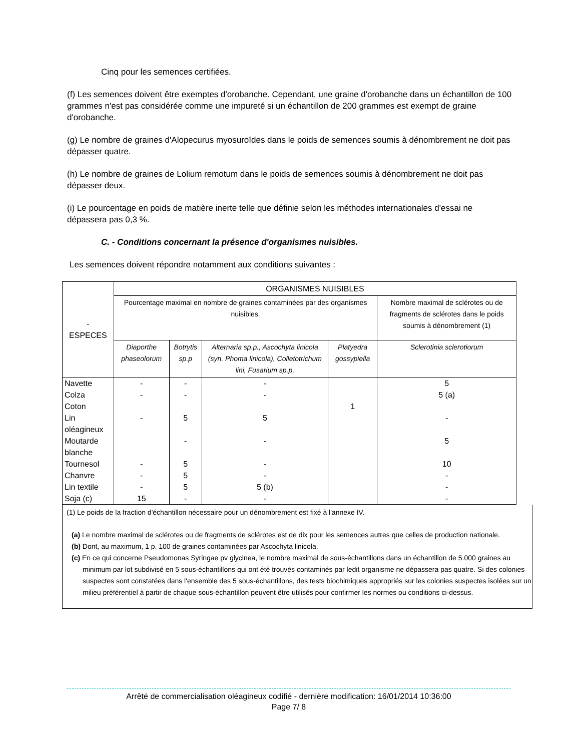Cinq pour les semences certifiées.
(f) Les semences doivent être exemptes d'orobanche. Cependant, une graine d'orobanche dans un échantillon de 100 grammes n'est pas considérée comme une impureté si un échantillon de 200 grammes est exempt de graine d'orobanche.
(g) Le nombre de graines d'Alopecurus myosuroïdes dans le poids de semences soumis à dénombrement ne doit pas dépasser quatre.
(h) Le nombre de graines de Lolium remotum dans le poids de semences soumis à dénombrement ne doit pas dépasser deux.
(i) Le pourcentage en poids de matière inerte telle que définie selon les méthodes internationales d'essai ne dépassera pas 0,3 %.
C. - Conditions concernant la présence d'organismes nuisibles.
Les semences doivent répondre notamment aux conditions suivantes :
| - ESPECES | ORGANISMES NUISIBLES | | | | |
| --- | --- | --- | --- | --- | --- |
| | Pourcentage maximal en nombre de graines contaminées par des organismes nuisibles. | | | | Nombre maximal de sclérotes ou de fragments de sclérotes dans le poids soumis à dénombrement (1) |
| | Diaporthe phaseolorum | Botrytis sp.p | Alternaria sp.p., Ascochyta linicola (syn. Phoma linicola), Colletotrichum lini, Fusarium sp.p. | Platyedra gossypiella | Sclerotinia sclerotiorum |
| Navette | - | - | - | | 5 |
| Colza | - | - | - | | 5 (a) |
| Coton | | | | 1 | |
| Lin oléagineux | - | 5 | 5 | | - |
| Moutarde blanche | | - | - | | 5 |
| Tournesol | - | 5 | - | | 10 |
| Chanvre | - | 5 | - | | - |
| Lin textile | - | 5 | 5 (b) | | - |
| Soja (c) | 15 | - | - | | - |
(1) Le poids de la fraction d'échantillon nécessaire pour un dénombrement est fixé à l'annexe IV.
(a) Le nombre maximal de sclérotes ou de fragments de sclérotes est de dix pour les semences autres que celles de production nationale.
(b) Dont, au maximum, 1 p. 100 de graines contaminées par Ascochyta linicola.
(c) En ce qui concerne Pseudomonas Syringae pv glycinea, le nombre maximal de sous-échantillons dans un échantillon de 5.000 graines au minimum par lot subdivisé en 5 sous-échantillons qui ont été trouvés contaminés par ledit organisme ne dépassera pas quatre. Si des colonies suspectes sont constatées dans l'ensemble des 5 sous-échantillons, des tests biochimiques appropriés sur les colonies suspectes isolées sur un milieu préférentiel à partir de chaque sous-échantillon peuvent être utilisés pour confirmer les normes ou conditions ci-dessus.
Arrêté de commercialisation oléagineux codifié - dernière modification: 16/01/2014 10:36:00
Page 7/ 8